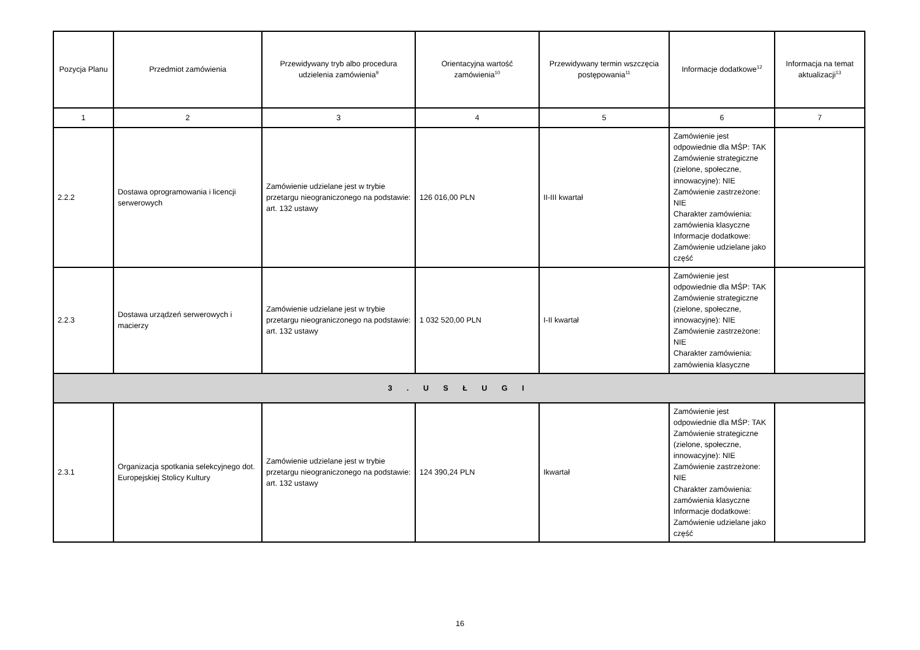| Pozycja Planu | Przedmiot zamówienia | Przewidywany tryb albo procedura udzielenia zamówienia<sup>9</sup> | Orientacyjna wartość zamówienia<sup>10</sup> | Przewidywany termin wszczęcia postępowania<sup>11</sup> | Informacje dodatkowe<sup>12</sup> | Informacja na temat aktualizacji<sup>13</sup> |
| --- | --- | --- | --- | --- | --- | --- |
| 1 | 2 | 3 | 4 | 5 | 6 | 7 |
| 2.2.2 | Dostawa oprogramowania i licencji serwerowych | Zamówienie udzielane jest w trybie przetargu nieograniczonego na podstawie: art. 132 ustawy | 126 016,00 PLN | II-III kwartał | Zamówienie jest odpowiednie dla MŚP: TAK Zamówienie strategiczne (zielone, społeczne, innowacyjne): NIE Zamówienie zastrzeżone: NIE Charakter zamówienia: zamówienia klasyczne Informacje dodatkowe: Zamówienie udzielane jako część | |
| 2.2.3 | Dostawa urządzeń serwerowych i macierzy | Zamówienie udzielane jest w trybie przetargu nieograniczonego na podstawie: art. 132 ustawy | 1 032 520,00 PLN | I-II kwartał | Zamówienie jest odpowiednie dla MŚP: TAK Zamówienie strategiczne (zielone, społeczne, innowacyjne): NIE Zamówienie zastrzeżone: NIE Charakter zamówienia: zamówienia klasyczne | |
| 3 . U S Ł U G I | | | | | | |
| 2.3.1 | Organizacja spotkania selekcyjnego dot. Europejskiej Stolicy Kultury | Zamówienie udzielane jest w trybie przetargu nieograniczonego na podstawie: art. 132 ustawy | 124 390,24 PLN | Ikwartał | Zamówienie jest odpowiednie dla MŚP: TAK Zamówienie strategiczne (zielone, społeczne, innowacyjne): NIE Zamówienie zastrzeżone: NIE Charakter zamówienia: zamówienia klasyczne Informacje dodatkowe: Zamówienie udzielane jako część | |
16